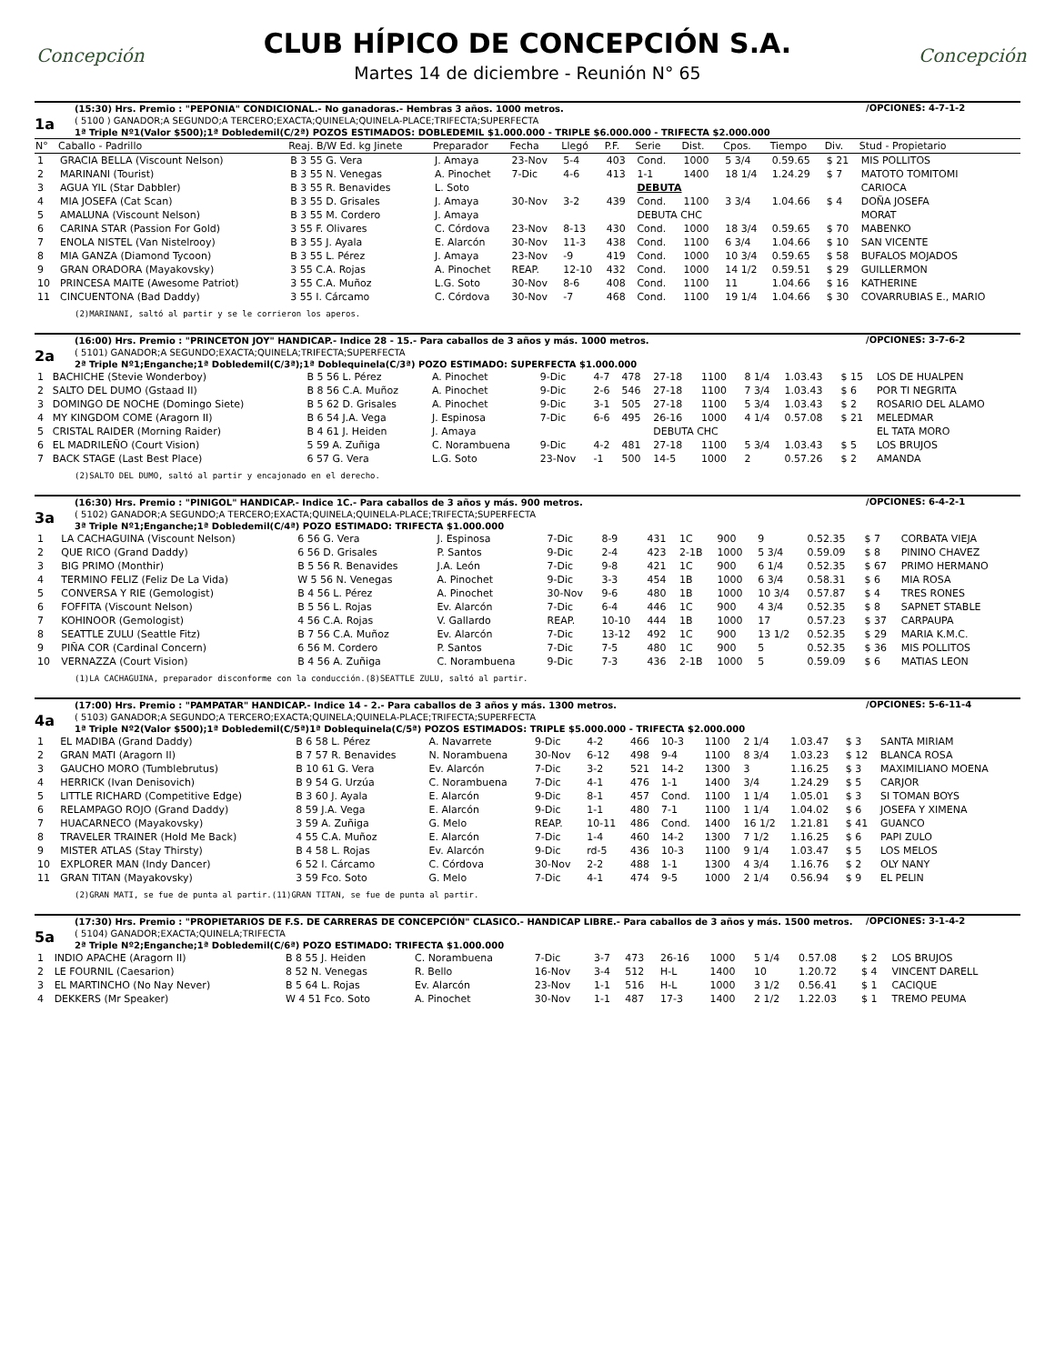Concepción
CLUB HÍPICO DE CONCEPCIÓN S.A.
Martes 14 de diciembre - Reunión N° 65
Concepción
1a
(15:30) Hrs. Premio : "PEPONIA" CONDICIONAL.- No ganadoras.- Hembras 3 años. 1000 metros.
( 5100 ) GANADOR;A SEGUNDO;A TERCERO;EXACTA;QUINELA;QUINELA-PLACE;TRIFECTA;SUPERFECTA
1ª Triple Nº1(Valor $500);1ª Dobledemil(C/2ª) POZOS ESTIMADOS: DOBLEDEMIL $1.000.000 - TRIPLE $6.000.000 - TRIFECTA $2.000.000
/OPCIONES: 4-7-1-2
| N° | Caballo - Padrillo | Reaj. B/W Ed. kg Jinete | Preparador | Fecha | Llegó | P.F. | Serie | Dist. | Cpos. | Tiempo | Div. | Stud - Propietario |
| --- | --- | --- | --- | --- | --- | --- | --- | --- | --- | --- | --- | --- |
| 1 | GRACIA BELLA (Viscount Nelson) | B 3 55 G. Vera | J. Amaya | 23-Nov | 5-4 | 403 | Cond. | 1000 | 5 3/4 | 0.59.65 | $ 21 | MIS POLLITOS |
| 2 | MARINANI (Tourist) | B 3 55 N. Venegas | A. Pinochet | 7-Dic | 4-6 | 413 | 1-1 | 1400 | 18 1/4 | 1.24.29 | $ 7 | MATOTO TOMITOMI |
| 3 | AGUA YIL (Star Dabbler) | B 3 55 R. Benavides | L. Soto | | | | DEBUTA | | | | | CARIOCA |
| 4 | MIA JOSEFA (Cat Scan) | B 3 55 D. Grisales | J. Amaya | 30-Nov | 3-2 | 439 | Cond. | 1100 | 3 3/4 | 1.04.66 | $ 4 | DOÑA JOSEFA |
| 5 | AMALUNA (Viscount Nelson) | B 3 55 M. Cordero | J. Amaya | | | | DEBUTA CHC | | | | | MORAT |
| 6 | CARINA STAR (Passion For Gold) | 3 55 F. Olivares | C. Córdova | 23-Nov | 8-13 | 430 | Cond. | 1000 | 18 3/4 | 0.59.65 | $ 70 | MABENKO |
| 7 | ENOLA NISTEL (Van Nistelrooy) | B 3 55 J. Ayala | E. Alarcón | 30-Nov | 11-3 | 438 | Cond. | 1100 | 6 3/4 | 1.04.66 | $ 10 | SAN VICENTE |
| 8 | MIA GANZA (Diamond Tycoon) | B 3 55 L. Pérez | J. Amaya | 23-Nov | -9 | 419 | Cond. | 1000 | 10 3/4 | 0.59.65 | $ 58 | BUFALOS MOJADOS |
| 9 | GRAN ORADORA (Mayakovsky) | 3 55 C.A. Rojas | A. Pinochet | REAP. | 12-10 | 432 | Cond. | 1000 | 14 1/2 | 0.59.51 | $ 29 | GUILLERMON |
| 10 | PRINCESA MAITE (Awesome Patriot) | 3 55 C.A. Muñoz | L.G. Soto | 30-Nov | 8-6 | 408 | Cond. | 1100 | 11 | 1.04.66 | $ 16 | KATHERINE |
| 11 | CINCUENTONA (Bad Daddy) | 3 55 I. Cárcamo | C. Córdova | 30-Nov | -7 | 468 | Cond. | 1100 | 19 1/4 | 1.04.66 | $ 30 | COVARRUBIAS E., MARIO |
(2)MARINANI, saltó al partir y se le corrieron los aperos.
2a
(16:00) Hrs. Premio : "PRINCETON JOY" HANDICAP.- Indice 28 - 15.- Para caballos de 3 años y más. 1000 metros.
( 5101) GANADOR;A SEGUNDO;EXACTA;QUINELA;TRIFECTA;SUPERFECTA
2ª Triple Nº1;Enganche;1ª Dobledemil(C/3ª);1ª Doblequinela(C/3ª) POZO ESTIMADO: SUPERFECTA $1.000.000
/OPCIONES: 3-7-6-2
| 1 | BACHICHE (Stevie Wonderboy) | B 5 56 L. Pérez | A. Pinochet | 9-Dic | 4-7 | 478 | 27-18 | 1100 | 8 1/4 | 1.03.43 | $ 15 | LOS DE HUALPEN |
| 2 | SALTO DEL DUMO (Gstaad II) | B 8 56 C.A. Muñoz | A. Pinochet | 9-Dic | 2-6 | 546 | 27-18 | 1100 | 7 3/4 | 1.03.43 | $ 6 | POR TI NEGRITA |
| 3 | DOMINGO DE NOCHE (Domingo Siete) | B 5 62 D. Grisales | A. Pinochet | 9-Dic | 3-1 | 505 | 27-18 | 1100 | 5 3/4 | 1.03.43 | $ 2 | ROSARIO DEL ALAMO |
| 4 | MY KINGDOM COME (Aragorn II) | B 6 54 J.A. Vega | J. Espinosa | 7-Dic | 6-6 | 495 | 26-16 | 1000 | 4 1/4 | 0.57.08 | $ 21 | MELEDMAR |
| 5 | CRISTAL RAIDER (Morning Raider) | B 4 61 J. Heiden | J. Amaya | | | | DEBUTA CHC | | | | | EL TATA MORO |
| 6 | EL MADRILEÑO (Court Vision) | 5 59 A. Zuñiga | C. Norambuena | 9-Dic | 4-2 | 481 | 27-18 | 1100 | 5 3/4 | 1.03.43 | $ 5 | LOS BRUJOS |
| 7 | BACK STAGE (Last Best Place) | 6 57 G. Vera | L.G. Soto | 23-Nov | -1 | 500 | 14-5 | 1000 | 2 | 0.57.26 | $ 2 | AMANDA |
(2)SALTO DEL DUMO, saltó al partir y encajonado en el derecho.
3a
(16:30) Hrs. Premio : "PINIGOL" HANDICAP.- Indice 1C.- Para caballos de 3 años y más. 900 metros.
( 5102) GANADOR;A SEGUNDO;A TERCERO;EXACTA;QUINELA;QUINELA-PLACE;TRIFECTA;SUPERFECTA
3ª Triple Nº1;Enganche;1ª Dobledemil(C/4ª) POZO ESTIMADO: TRIFECTA $1.000.000
/OPCIONES: 6-4-2-1
| 1 | LA CACHAGUINA (Viscount Nelson) | 6 56 G. Vera | J. Espinosa | 7-Dic | 8-9 | 431 | 1C | 900 | 9 | 0.52.35 | $ 7 | CORBATA VIEJA |
| 2 | QUE RICO (Grand Daddy) | 6 56 D. Grisales | P. Santos | 9-Dic | 2-4 | 423 | 2-1B | 1000 | 5 3/4 | 0.59.09 | $ 8 | PININO CHAVEZ |
| 3 | BIG PRIMO (Monthir) | B 5 56 R. Benavides | J.A. León | 7-Dic | 9-8 | 421 | 1C | 900 | 6 1/4 | 0.52.35 | $ 67 | PRIMO HERMANO |
| 4 | TERMINO FELIZ (Feliz De La Vida) | W 5 56 N. Venegas | A. Pinochet | 9-Dic | 3-3 | 454 | 1B | 1000 | 6 3/4 | 0.58.31 | $ 6 | MIA ROSA |
| 5 | CONVERSA Y RIE (Gemologist) | B 4 56 L. Pérez | A. Pinochet | 30-Nov | 9-6 | 480 | 1B | 1000 | 10 3/4 | 0.57.87 | $ 4 | TRES RONES |
| 6 | FOFFITA (Viscount Nelson) | B 5 56 L. Rojas | Ev. Alarcón | 7-Dic | 6-4 | 446 | 1C | 900 | 4 3/4 | 0.52.35 | $ 8 | SAPNET STABLE |
| 7 | KOHINOOR (Gemologist) | 4 56 C.A. Rojas | V. Gallardo | REAP. | 10-10 | 444 | 1B | 1000 | 17 | 0.57.23 | $ 37 | CARPAUPA |
| 8 | SEATTLE ZULU (Seattle Fitz) | B 7 56 C.A. Muñoz | Ev. Alarcón | 7-Dic | 13-12 | 492 | 1C | 900 | 13 1/2 | 0.52.35 | $ 29 | MARIA K.M.C. |
| 9 | PIÑA COR (Cardinal Concern) | 6 56 M. Cordero | P. Santos | 7-Dic | 7-5 | 480 | 1C | 900 | 5 | 0.52.35 | $ 36 | MIS POLLITOS |
| 10 | VERNAZZA (Court Vision) | B 4 56 A. Zuñiga | C. Norambuena | 9-Dic | 7-3 | 436 | 2-1B | 1000 | 5 | 0.59.09 | $ 6 | MATIAS LEON |
(1)LA CACHAGUINA, preparador disconforme con la conducción.(8)SEATTLE ZULU, saltó al partir.
4a
(17:00) Hrs. Premio : "PAMPATAR" HANDICAP.- Indice 14 - 2.- Para caballos de 3 años y más. 1300 metros.
( 5103) GANADOR;A SEGUNDO;A TERCERO;EXACTA;QUINELA;QUINELA-PLACE;TRIFECTA;SUPERFECTA
1ª Triple Nº2(Valor $500);1ª Dobledemil(C/5ª)1ª Doblequinela(C/5ª) POZOS ESTIMADOS: TRIPLE $5.000.000 - TRIFECTA $2.000.000
/OPCIONES: 5-6-11-4
| 1 | EL MADIBA (Grand Daddy) | B 6 58 L. Pérez | A. Navarrete | 9-Dic | 4-2 | 466 | 10-3 | 1100 | 2 1/4 | 1.03.47 | $ 3 | SANTA MIRIAM |
| 2 | GRAN MATI (Aragorn II) | B 7 57 R. Benavides | N. Norambuena | 30-Nov | 6-12 | 498 | 9-4 | 1100 | 8 3/4 | 1.03.23 | $ 12 | BLANCA ROSA |
| 3 | GAUCHO MORO (Tumblebrutus) | B 10 61 G. Vera | Ev. Alarcón | 7-Dic | 3-2 | 521 | 14-2 | 1300 | 3 | 1.16.25 | $ 3 | MAXIMILIANO MOENA |
| 4 | HERRICK (Ivan Denisovich) | B 9 54 G. Urzúa | C. Norambuena | 7-Dic | 4-1 | 476 | 1-1 | 1400 | 3/4 | 1.24.29 | $ 5 | CARJOR |
| 5 | LITTLE RICHARD (Competitive Edge) | B 3 60 J. Ayala | E. Alarcón | 9-Dic | 8-1 | 457 | Cond. | 1100 | 1 1/4 | 1.05.01 | $ 3 | SI TOMAN BOYS |
| 6 | RELAMPAGO ROJO (Grand Daddy) | 8 59 J.A. Vega | E. Alarcón | 9-Dic | 1-1 | 480 | 7-1 | 1100 | 1 1/4 | 1.04.02 | $ 6 | JOSEFA Y XIMENA |
| 7 | HUACARNECO (Mayakovsky) | 3 59 A. Zuñiga | G. Melo | REAP. | 10-11 | 486 | Cond. | 1400 | 16 1/2 | 1.21.81 | $ 41 | GUANCO |
| 8 | TRAVELER TRAINER (Hold Me Back) | 4 55 C.A. Muñoz | E. Alarcón | 7-Dic | 1-4 | 460 | 14-2 | 1300 | 7 1/2 | 1.16.25 | $ 6 | PAPI ZULO |
| 9 | MISTER ATLAS (Stay Thirsty) | B 4 58 L. Rojas | Ev. Alarcón | 9-Dic | rd-5 | 436 | 10-3 | 1100 | 9 1/4 | 1.03.47 | $ 5 | LOS MELOS |
| 10 | EXPLORER MAN (Indy Dancer) | 6 52 I. Cárcamo | C. Córdova | 30-Nov | 2-2 | 488 | 1-1 | 1300 | 4 3/4 | 1.16.76 | $ 2 | OLY NANY |
| 11 | GRAN TITAN (Mayakovsky) | 3 59 Fco. Soto | G. Melo | 7-Dic | 4-1 | 474 | 9-5 | 1000 | 2 1/4 | 0.56.94 | $ 9 | EL PELIN |
(2)GRAN MATI, se fue de punta al partir.(11)GRAN TITAN, se fue de punta al partir.
5a
(17:30) Hrs. Premio : "PROPIETARIOS DE F.S. DE CARRERAS DE CONCEPCIÓN" CLASICO.- HANDICAP LIBRE.- Para caballos de 3 años y más. 1500 metros.
( 5104) GANADOR;EXACTA;QUINELA;TRIFECTA
2ª Triple Nº2;Enganche;1ª Dobledemil(C/6ª) POZO ESTIMADO: TRIFECTA $1.000.000
/OPCIONES: 3-1-4-2
| 1 | INDIO APACHE (Aragorn II) | B 8 55 J. Heiden | C. Norambuena | 7-Dic | 3-7 | 473 | 26-16 | 1000 | 5 1/4 | 0.57.08 | $ 2 | LOS BRUJOS |
| 2 | LE FOURNIL (Caesarion) | 8 52 N. Venegas | R. Bello | 16-Nov | 3-4 | 512 | H-L | 1400 | 10 | 1.20.72 | $ 4 | VINCENT DARELL |
| 3 | EL MARTINCHO (No Nay Never) | B 5 64 L. Rojas | Ev. Alarcón | 23-Nov | 1-1 | 516 | H-L | 1000 | 3 1/2 | 0.56.41 | $ 1 | CACIQUE |
| 4 | DEKKERS (Mr Speaker) | W 4 51 Fco. Soto | A. Pinochet | 30-Nov | 1-1 | 487 | 17-3 | 1400 | 2 1/2 | 1.22.03 | $ 1 | TREMO PEUMA |